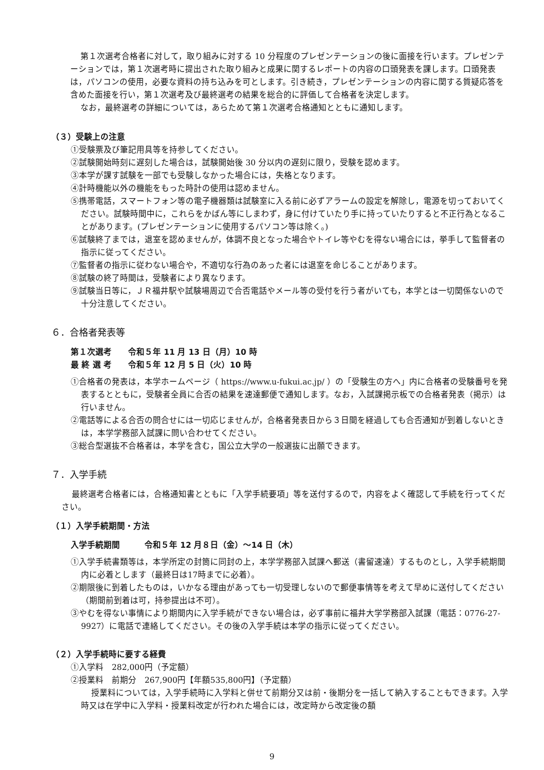第１次選考合格者に対して，取り組みに対する 10 分程度のプレゼンテーションの後に面接を行います。プレゼンテーションでは，第１次選考時に提出された取り組みと成果に関するレポートの内容の口頭発表を課します。口頭発表は，パソコンの使用，必要な資料の持ち込みを可とします。引き続き，プレゼンテーションの内容に関する質疑応答を含めた面接を行い，第１次選考及び最終選考の結果を総合的に評価して合格者を決定します。
なお，最終選考の詳細については，あらためて第１次選考合格通知とともに通知します。
（３）受験上の注意
①受験票及び筆記用具等を持参してください。
②試験開始時刻に遅刻した場合は，試験開始後 30 分以内の遅刻に限り，受験を認めます。
③本学が課す試験を一部でも受験しなかった場合には，失格となります。
④計時機能以外の機能をもった時計の使用は認めません。
⑤携帯電話，スマートフォン等の電子機器類は試験室に入る前に必ずアラームの設定を解除し，電源を切っておいてください。試験時間中に，これらをかばん等にしまわず，身に付けていたり手に持っていたりすると不正行為となることがあります。(プレゼンテーションに使用するパソコン等は除く。)
⑥試験終了までは，退室を認めませんが，体調不良となった場合やトイレ等やむを得ない場合には，挙手して監督者の指示に従ってください。
⑦監督者の指示に従わない場合や，不適切な行為のあった者には退室を命じることがあります。
⑧試験の終了時間は，受験者により異なります。
⑨試験当日等に，ＪＲ福井駅や試験場周辺で合否電話やメール等の受付を行う者がいても，本学とは一切関係ないので十分注意してください。
６．合格者発表等
第１次選考　　令和５年 11 月 13 日（月）10 時
最 終 選 考　　令和５年 12 月 5 日（火）10 時
①合格者の発表は，本学ホームページ（ https://www.u-fukui.ac.jp/ ）の「受験生の方へ」内に合格者の受験番号を発表するとともに，受験者全員に合否の結果を速達郵便で通知します。なお，入試課掲示板での合格者発表（掲示）は行いません。
②電話等による合否の問合せには一切応じませんが，合格者発表日から３日間を経過しても合否通知が到着しないときは，本学学務部入試課に問い合わせてください。
③総合型選抜不合格者は，本学を含む，国公立大学の一般選抜に出願できます。
７．入学手続
最終選考合格者には，合格通知書とともに「入学手続要項」等を送付するので，内容をよく確認して手続を行ってください。
（１）入学手続期間・方法
入学手続期間　　　令和５年 12 月８日（金）～14 日（木）
①入学手続書類等は，本学所定の封筒に同封の上，本学学務部入試課へ郵送（書留速達）するものとし，入学手続期間内に必着とします（最終日は17時までに必着）。
②期限後に到着したものは，いかなる理由があっても一切受理しないので郵便事情等を考えて早めに送付してください（期間前到着は可，持参提出は不可）。
③やむを得ない事情により期間内に入学手続ができない場合は，必ず事前に福井大学学務部入試課（電話：0776-27-9927）に電話で連絡してください。その後の入学手続は本学の指示に従ってください。
（２）入学手続時に要する経費
①入学料　282,000円（予定額）
②授業料　前期分　267,900円【年額535,800円】（予定額）
授業料については，入学手続時に入学料と併せて前期分又は前・後期分を一括して納入することもできます。入学時又は在学中に入学料・授業料改定が行われた場合には，改定時から改定後の額
9